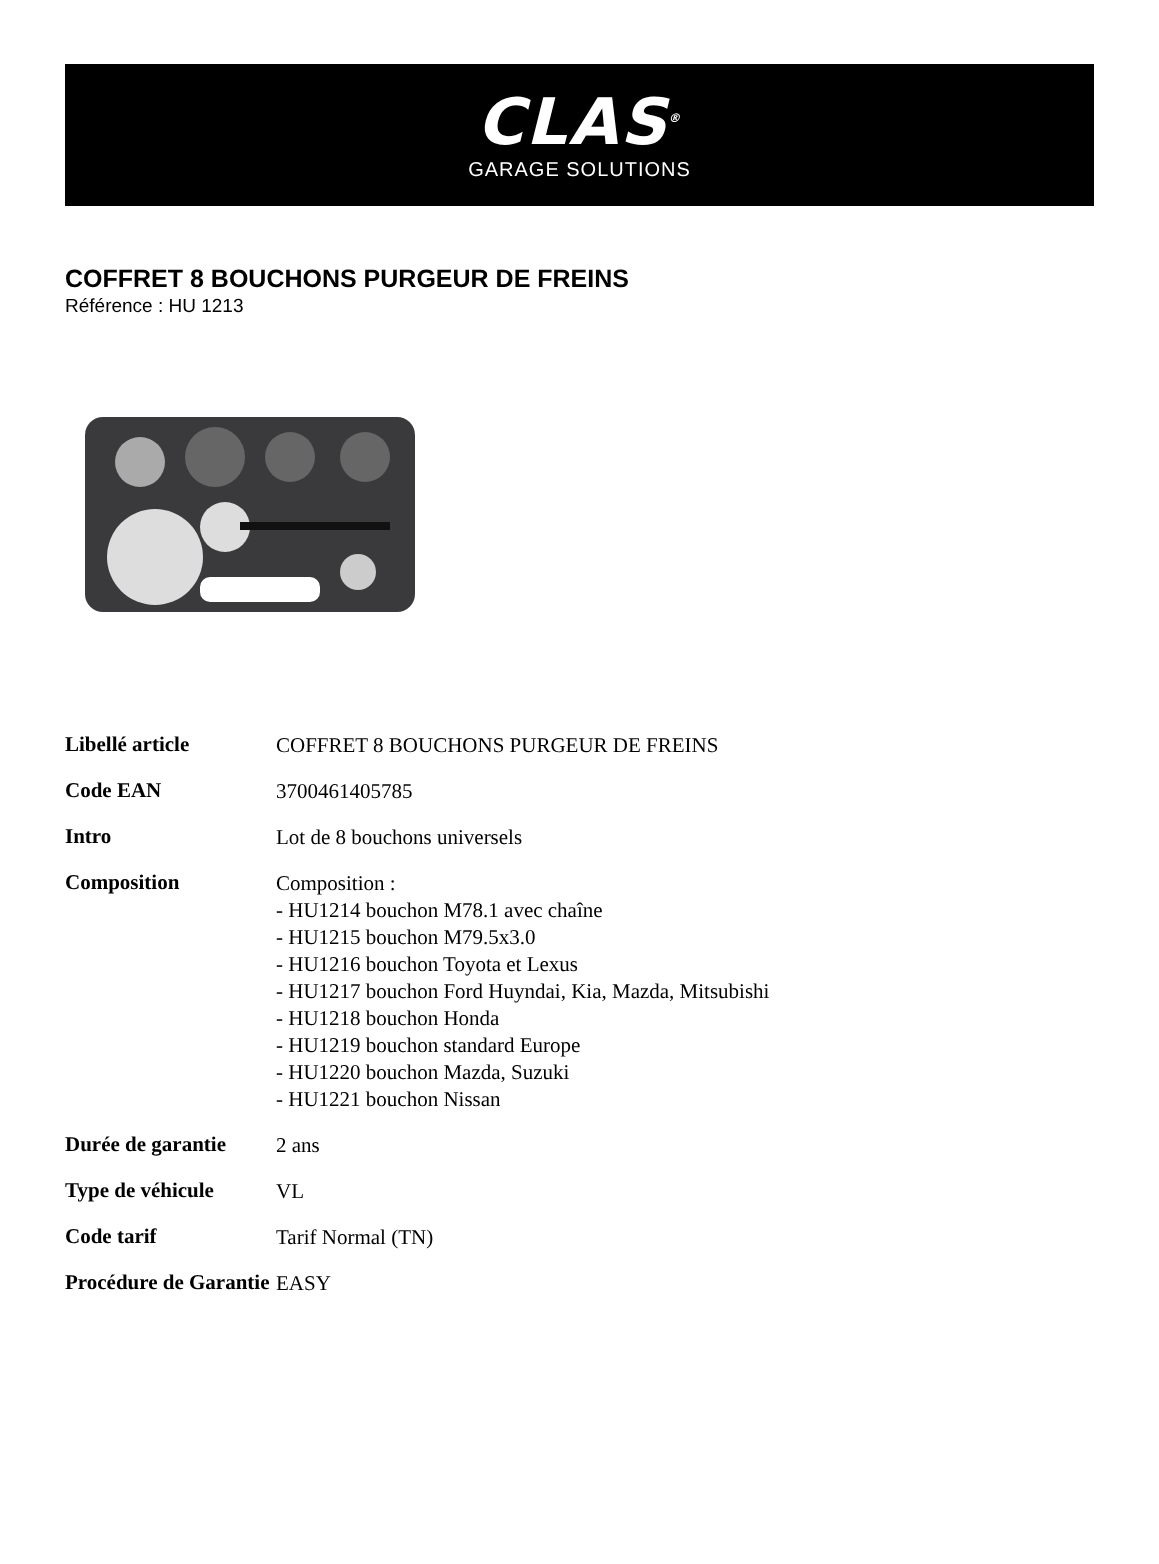CLAS<sup>®</sup>
GARAGE SOLUTIONS
COFFRET 8 BOUCHONS PURGEUR DE FREINS
Référence : HU 1213
| Libellé article | COFFRET 8 BOUCHONS PURGEUR DE FREINS |
| Code EAN | 3700461405785 |
| Intro | Lot de 8 bouchons universels |
| Composition | Composition : - HU1214 bouchon M78.1 avec chaîne - HU1215 bouchon M79.5x3.0 - HU1216 bouchon Toyota et Lexus - HU1217 bouchon Ford Huyndai, Kia, Mazda, Mitsubishi - HU1218 bouchon Honda - HU1219 bouchon standard Europe - HU1220 bouchon Mazda, Suzuki - HU1221 bouchon Nissan |
| Durée de garantie | 2 ans |
| Type de véhicule | VL |
| Code tarif | Tarif Normal (TN) |
| Procédure de Garantie | EASY |